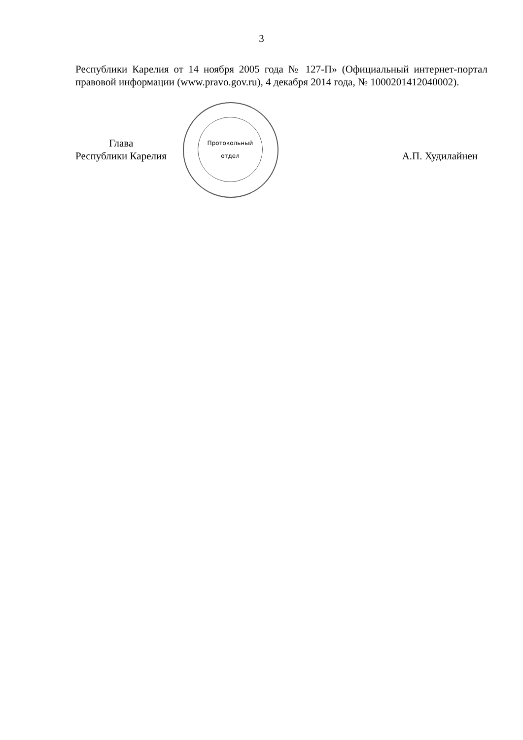3
Республики Карелия от 14 ноября 2005 года № 127-П» (Официальный интернет-портал правовой информации (www.pravo.gov.ru), 4 декабря 2014 года, № 1000201412040002).
Протокольный
отдел
Глава
Республики Карелия
А.П. Худилайнен